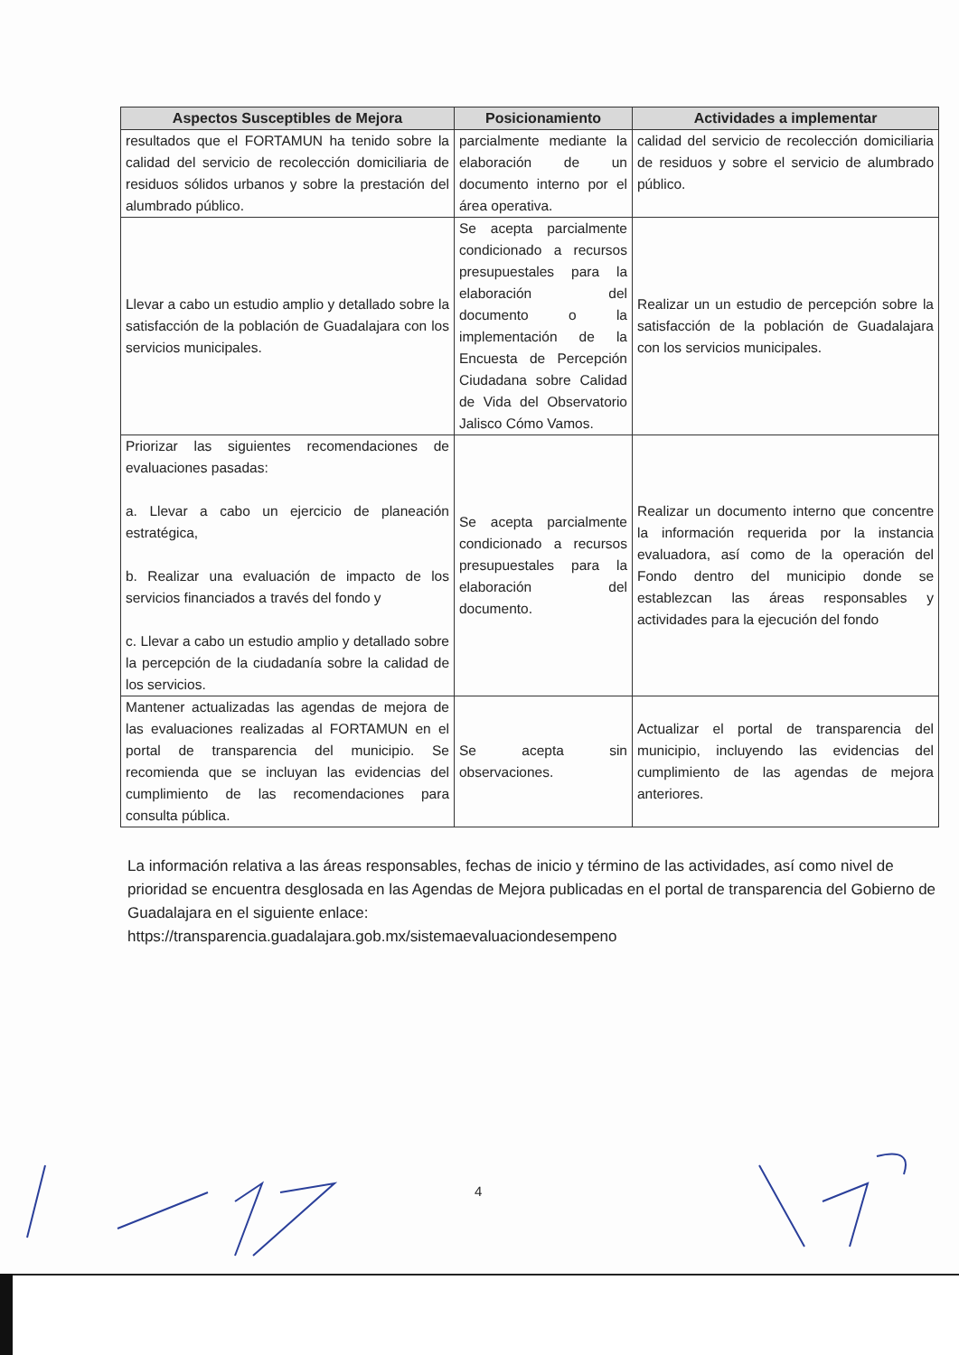| Aspectos Susceptibles de Mejora | Posicionamiento | Actividades a implementar |
| --- | --- | --- |
| resultados que el FORTAMUN ha tenido sobre la calidad del servicio de recolección domiciliaria de residuos sólidos urbanos y sobre la prestación del alumbrado público. | parcialmente mediante la elaboración de un documento interno por el área operativa. | calidad del servicio de recolección domiciliaria de residuos y sobre el servicio de alumbrado público. |
| Llevar a cabo un estudio amplio y detallado sobre la satisfacción de la población de Guadalajara con los servicios municipales. | Se acepta parcialmente condicionado a recursos presupuestales para la elaboración del documento o la implementación de la Encuesta de Percepción Ciudadana sobre Calidad de Vida del Observatorio Jalisco Cómo Vamos. | Realizar un un estudio de percepción sobre la satisfacción de la población de Guadalajara con los servicios municipales. |
| Priorizar las siguientes recomendaciones de evaluaciones pasadas: a. Llevar a cabo un ejercicio de planeación estratégica, b. Realizar una evaluación de impacto de los servicios financiados a través del fondo y c. Llevar a cabo un estudio amplio y detallado sobre la percepción de la ciudadanía sobre la calidad de los servicios. | Se acepta parcialmente condicionado a recursos presupuestales para la elaboración del documento. | Realizar un documento interno que concentre la información requerida por la instancia evaluadora, así como de la operación del Fondo dentro del municipio donde se establezcan las áreas responsables y actividades para la ejecución del fondo |
| Mantener actualizadas las agendas de mejora de las evaluaciones realizadas al FORTAMUN en el portal de transparencia del municipio. Se recomienda que se incluyan las evidencias del cumplimiento de las recomendaciones para consulta pública. | Se acepta sin observaciones. | Actualizar el portal de transparencia del municipio, incluyendo las evidencias del cumplimiento de las agendas de mejora anteriores. |
La información relativa a las áreas responsables, fechas de inicio y término de las actividades, así como nivel de prioridad se encuentra desglosada en las Agendas de Mejora publicadas en el portal de transparencia del Gobierno de Guadalajara en el siguiente enlace:
https://transparencia.guadalajara.gob.mx/sistemaevaluaciondesempeno
4